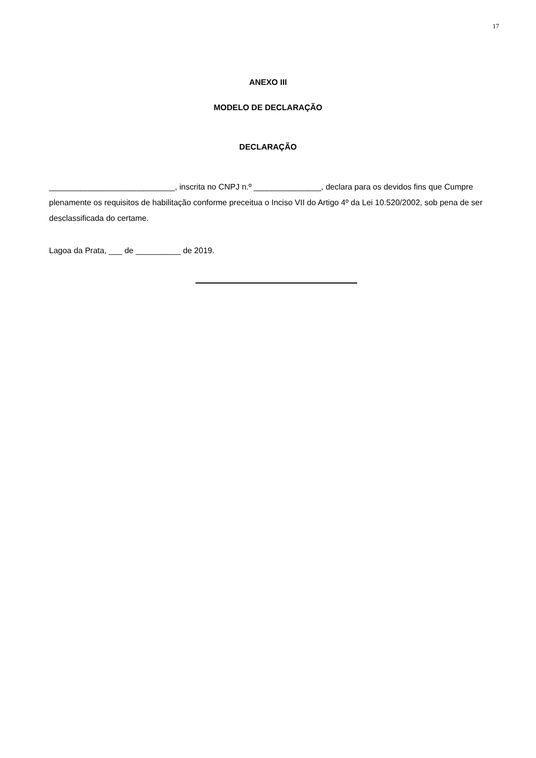17
ANEXO III
MODELO DE DECLARAÇÃO
DECLARAÇÃO
____________________________, inscrita no CNPJ n.º _______________, declara para os devidos fins que Cumpre plenamente os requisitos de habilitação conforme preceitua o Inciso VII do Artigo 4º da Lei 10.520/2002, sob pena de ser desclassificada do certame.
Lagoa da Prata, ___ de __________ de 2019.